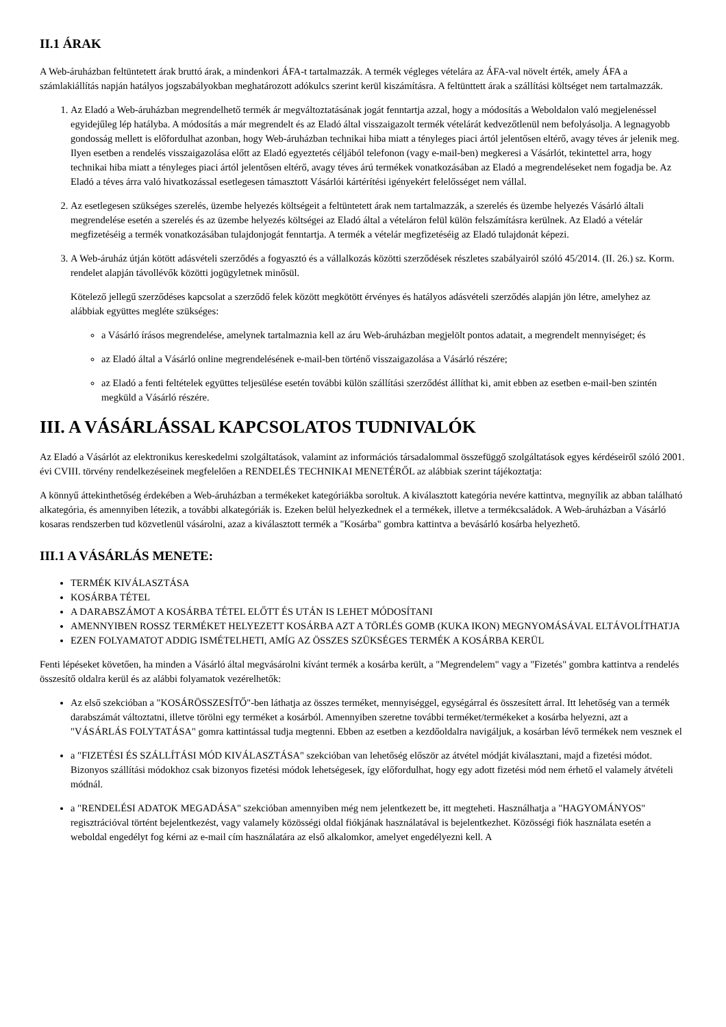II.1 ÁRAK
A Web-áruházban feltüntetett árak bruttó árak, a mindenkori ÁFA-t tartalmazzák. A termék végleges vételára az ÁFA-val növelt érték, amely ÁFA a számlakiállítás napján hatályos jogszabályokban meghatározott adókulcs szerint kerül kiszámításra. A feltünttett árak a szállítási költséget nem tartalmazzák.
1. Az Eladó a Web-áruházban megrendelhető termék ár megváltoztatásának jogát fenntartja azzal, hogy a módosítás a Weboldalon való megjelenéssel egyidejűleg lép hatályba. A módosítás a már megrendelt és az Eladó által visszaigazolt termék vételárát kedvezőtlenül nem befolyásolja. A legnagyobb gondosság mellett is előfordulhat azonban, hogy Web-áruházban technikai hiba miatt a tényleges piaci ártól jelentősen eltérő, avagy téves ár jelenik meg. Ilyen esetben a rendelés visszaigazolása előtt az Eladó egyeztetés céljából telefonon (vagy e-mail-ben) megkeresi a Vásárlót, tekintettel arra, hogy technikai hiba miatt a tényleges piaci ártól jelentősen eltérő, avagy téves árú termékek vonatkozásában az Eladó a megrendeléseket nem fogadja be. Az Eladó a téves árra való hivatkozással esetlegesen támasztott Vásárlói kártérítési igényekért felelősséget nem vállal.
2. Az esetlegesen szükséges szerelés, üzembe helyezés költségeit a feltüntetett árak nem tartalmazzák, a szerelés és üzembe helyezés Vásárló általi megrendelése esetén a szerelés és az üzembe helyezés költségei az Eladó által a vételáron felül külön felszámításra kerülnek. Az Eladó a vételár megfizetéséig a termék vonatkozásában tulajdonjogát fenntartja. A termék a vételár megfizetéséig az Eladó tulajdonát képezi.
3. A Web-áruház útján kötött adásvételi szerződés a fogyasztó és a vállalkozás közötti szerződések részletes szabályairól szóló 45/2014. (II. 26.) sz. Korm. rendelet alapján távollévők közötti jogügyletnek minősül.
Kötelező jellegű szerződéses kapcsolat a szerződő felek között megkötött érvényes és hatályos adásvételi szerződés alapján jön létre, amelyhez az alábbiak együttes megléte szükséges:
a Vásárló írásos megrendelése, amelynek tartalmaznia kell az áru Web-áruházban megjelölt pontos adatait, a megrendelt mennyiséget; és
az Eladó által a Vásárló online megrendelésének e-mail-ben történő visszaigazolása a Vásárló részére;
az Eladó a fenti feltételek együttes teljesülése esetén további külön szállítási szerződést állíthat ki, amit ebben az esetben e-mail-ben szintén megküld a Vásárló részére.
III. A VÁSÁRLÁSSAL KAPCSOLATOS TUDNIVALÓK
Az Eladó a Vásárlót az elektronikus kereskedelmi szolgáltatások, valamint az információs társadalommal összefüggő szolgáltatások egyes kérdéseiről szóló 2001. évi CVIII. törvény rendelkezéseinek megfelelően a RENDELÉS TECHNIKAI MENETÉRŐL az alábbiak szerint tájékoztatja:
A könnyű áttekinthetőség érdekében a Web-áruházban a termékeket kategóriákba soroltuk. A kiválasztott kategória nevére kattintva, megnyílik az abban található alkategória, és amennyiben létezik, a további alkategóriák is. Ezeken belül helyezkednek el a termékek, illetve a termékcsaládok. A Web-áruházban a Vásárló kosaras rendszerben tud közvetlenül vásárolni, azaz a kiválasztott termék a "Kosárba" gombra kattintva a bevásárló kosárba helyezhető.
III.1 A VÁSÁRLÁS MENETE:
TERMÉK KIVÁLASZTÁSA
KOSÁRBA TÉTEL
A DARABSZÁMOT A KOSÁRBA TÉTEL ELŐTT ÉS UTÁN IS LEHET MÓDOSÍTANI
AMENNYIBEN ROSSZ TERMÉKET HELYEZETT KOSÁRBA AZT A TÖRLÉS GOMB (KUKA IKON) MEGNYOMÁSÁVAL ELTÁVOLÍTHATJA
EZEN FOLYAMATOT ADDIG ISMÉTELHETI, AMÍG AZ ÖSSZES SZÜKSÉGES TERMÉK A KOSÁRBA KERÜL
Fenti lépéseket követően, ha minden a Vásárló által megvásárolni kívánt termék a kosárba került, a "Megrendelem" vagy a "Fizetés" gombra kattintva a rendelés összesítő oldalra kerül és az alábbi folyamatok vezérelhetők:
Az első szekcióban a "KOSÁRÖSSZESÍTŐ"-ben láthatja az összes terméket, mennyiséggel, egységárral és összesített árral. Itt lehetőség van a termék darabszámát változtatni, illetve törölni egy terméket a kosárból. Amennyiben szeretne további terméket/termékeket a kosárba helyezni, azt a "VÁSÁRLÁS FOLYTATÁSA" gomra kattintással tudja megtenni. Ebben az esetben a kezdőoldalra navigáljuk, a kosárban lévő termékek nem vesznek el
a "FIZETÉSI ÉS SZÁLLÍTÁSI MÓD KIVÁLASZTÁSA" szekcióban van lehetőség először az átvétel módját kiválasztani, majd a fizetési módot. Bizonyos szállítási módokhoz csak bizonyos fizetési módok lehetségesek, így előfordulhat, hogy egy adott fizetési mód nem érhető el valamely átvételi módnál.
a "RENDELÉSI ADATOK MEGADÁSA" szekcióban amennyiben még nem jelentkezett be, itt megteheti. Használhatja a "HAGYOMÁNYOS" regisztrációval történt bejelentkezést, vagy valamely közösségi oldal fiókjának használatával is bejelentkezhet. Közösségi fiók használata esetén a weboldal engedélyt fog kérni az e-mail cím használatára az első alkalomkor, amelyet engedélyezni kell. A